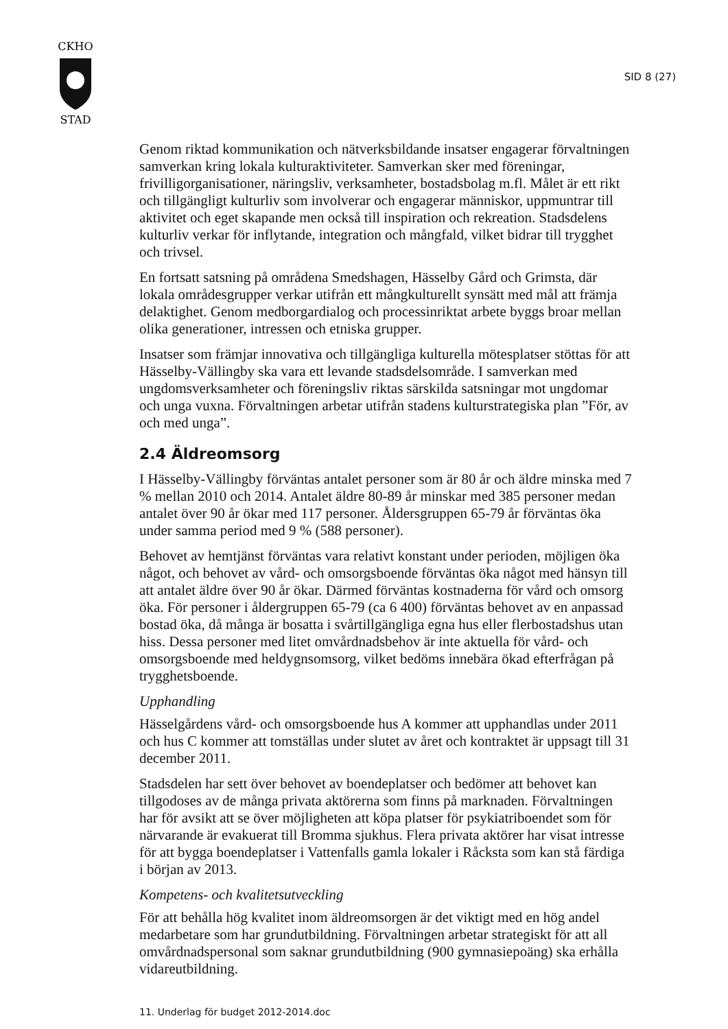CKHO
STAD
SID 8 (27)
Genom riktad kommunikation och nätverksbildande insatser engagerar förvaltningen samverkan kring lokala kulturaktiviteter. Samverkan sker med föreningar, frivilligorganisationer, näringsliv, verksamheter, bostadsbolag m.fl. Målet är ett rikt och tillgängligt kulturliv som involverar och engagerar människor, uppmuntrar till aktivitet och eget skapande men också till inspiration och rekreation. Stadsdelens kulturliv verkar för inflytande, integration och mångfald, vilket bidrar till trygghet och trivsel.
En fortsatt satsning på områdena Smedshagen, Hässelby Gård och Grimsta, där lokala områdesgrupper verkar utifrån ett mångkulturellt synsätt med mål att främja delaktighet. Genom medborgardialog och processinriktat arbete byggs broar mellan olika generationer, intressen och etniska grupper.
Insatser som främjar innovativa och tillgängliga kulturella mötesplatser stöttas för att Hässelby-Vällingby ska vara ett levande stadsdelsområde. I samverkan med ungdomsverksamheter och föreningsliv riktas särskilda satsningar mot ungdomar och unga vuxna. Förvaltningen arbetar utifrån stadens kulturstrategiska plan ”För, av och med unga”.
2.4 Äldreomsorg
I Hässelby-Vällingby förväntas antalet personer som är 80 år och äldre minska med 7 % mellan 2010 och 2014. Antalet äldre 80-89 år minskar med 385 personer medan antalet över 90 år ökar med 117 personer. Åldersgruppen 65-79 år förväntas öka under samma period med 9 % (588 personer).
Behovet av hemtjänst förväntas vara relativt konstant under perioden, möjligen öka något, och behovet av vård- och omsorgsboende förväntas öka något med hänsyn till att antalet äldre över 90 år ökar. Därmed förväntas kostnaderna för vård och omsorg öka. För personer i åldergruppen 65-79 (ca 6 400) förväntas behovet av en anpassad bostad öka, då många är bosatta i svårtillgängliga egna hus eller flerbostadshus utan hiss. Dessa personer med litet omvårdnadsbehov är inte aktuella för vård- och omsorgsboende med heldygnsomsorg, vilket bedöms innebära ökad efterfrågan på trygghetsboende.
Upphandling
Hässelgårdens vård- och omsorgsboende hus A kommer att upphandlas under 2011 och hus C kommer att tomställas under slutet av året och kontraktet är uppsagt till 31 december 2011.
Stadsdelen har sett över behovet av boendeplatser och bedömer att behovet kan tillgodoses av de många privata aktörerna som finns på marknaden. Förvaltningen har för avsikt att se över möjligheten att köpa platser för psykiatriboendet som för närvarande är evakuerat till Bromma sjukhus. Flera privata aktörer har visat intresse för att bygga boendeplatser i Vattenfalls gamla lokaler i Råcksta som kan stå färdiga i början av 2013.
Kompetens- och kvalitetsutveckling
För att behålla hög kvalitet inom äldreomsorgen är det viktigt med en hög andel medarbetare som har grundutbildning. Förvaltningen arbetar strategiskt för att all omvårdnadspersonal som saknar grundutbildning (900 gymnasiepoäng) ska erhålla vidareutbildning.
11. Underlag för budget 2012-2014.doc